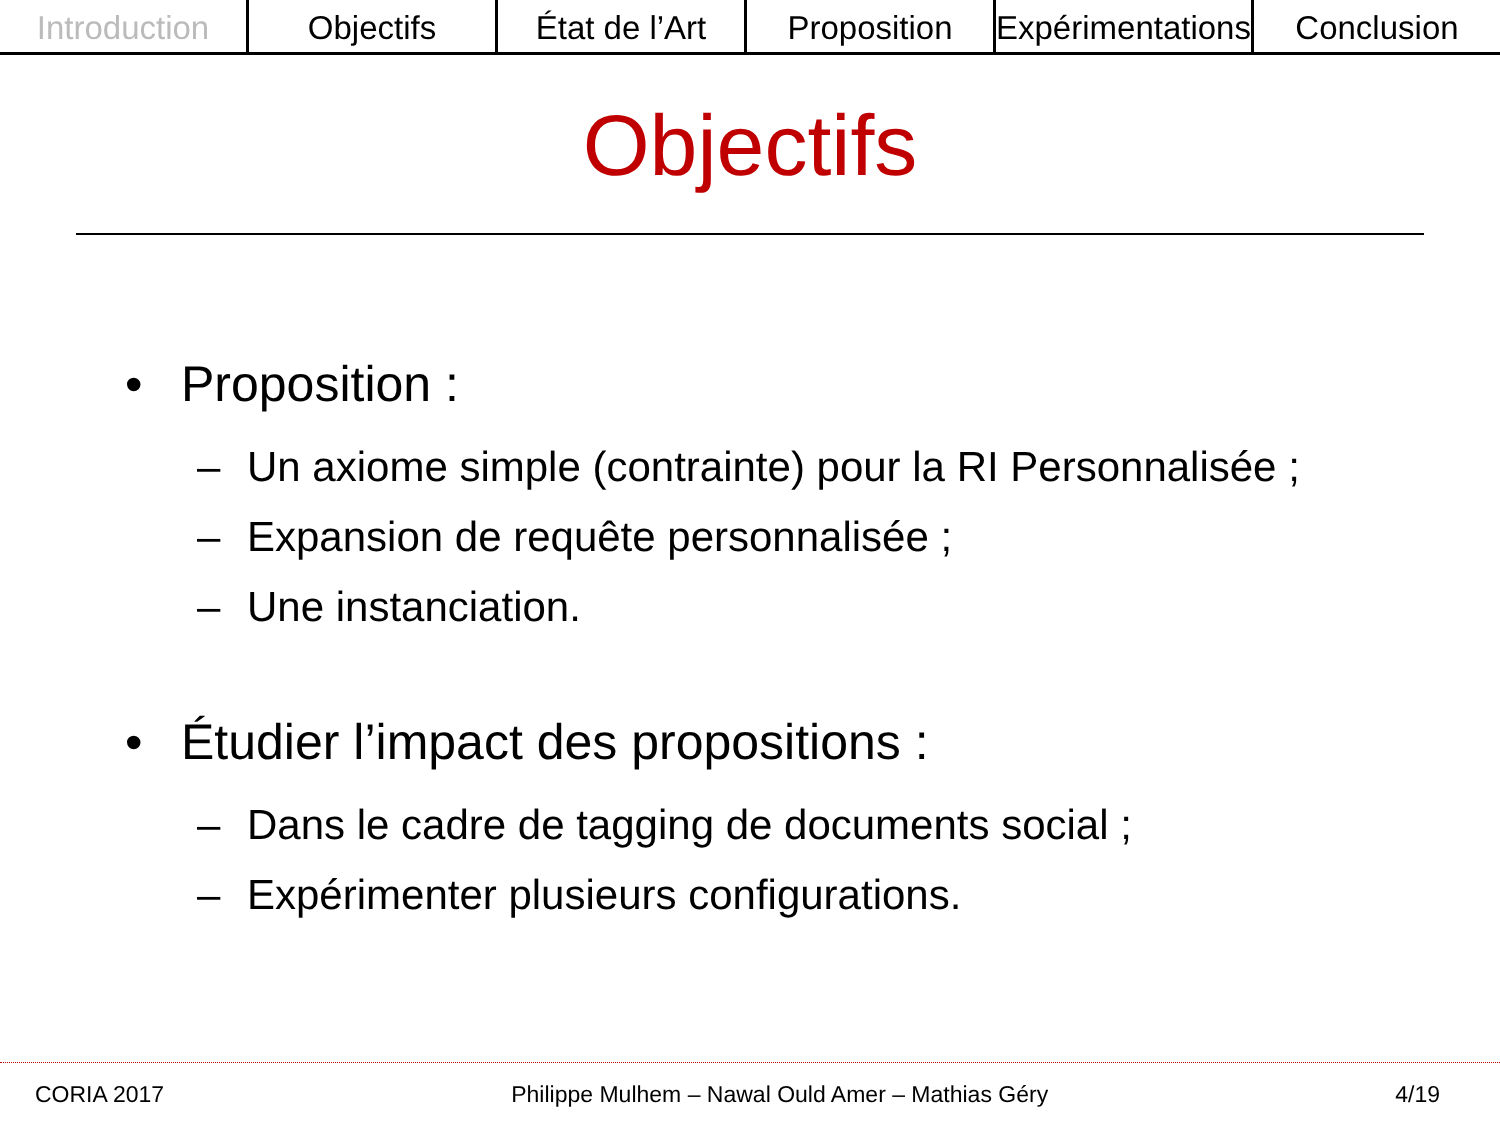Introduction Objectifs État de l’Art Proposition Expérimentations Conclusion
Objectifs
• Proposition :
– Un axiome simple (contrainte) pour la RI Personnalisée ;
– Expansion de requête personnalisée ;
– Une instanciation.
• Étudier l’impact des propositions :
– Dans le cadre de tagging de documents social ;
– Expérimenter plusieurs configurations.
CORIA 2017 Philippe Mulhem – Nawal Ould Amer – Mathias Géry
4/19